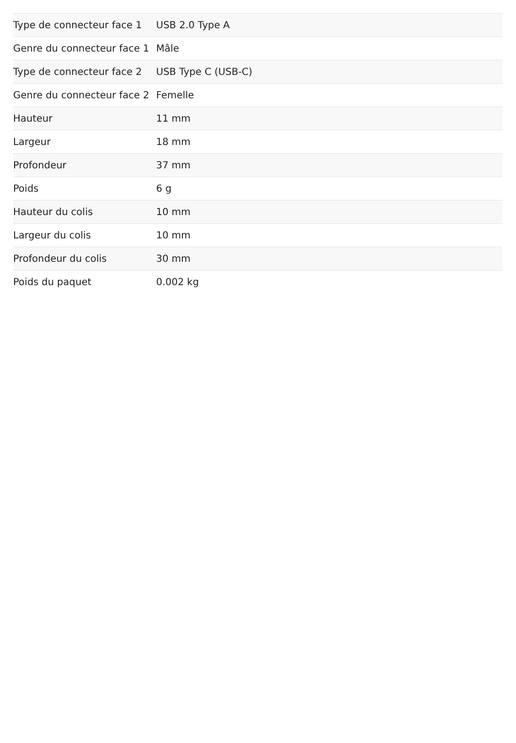| Type de connecteur face 1 | USB 2.0 Type A |
| Genre du connecteur face 1 | Mâle |
| Type de connecteur face 2 | USB Type C (USB-C) |
| Genre du connecteur face 2 | Femelle |
| Hauteur | 11 mm |
| Largeur | 18 mm |
| Profondeur | 37 mm |
| Poids | 6 g |
| Hauteur du colis | 10 mm |
| Largeur du colis | 10 mm |
| Profondeur du colis | 30 mm |
| Poids du paquet | 0.002 kg |